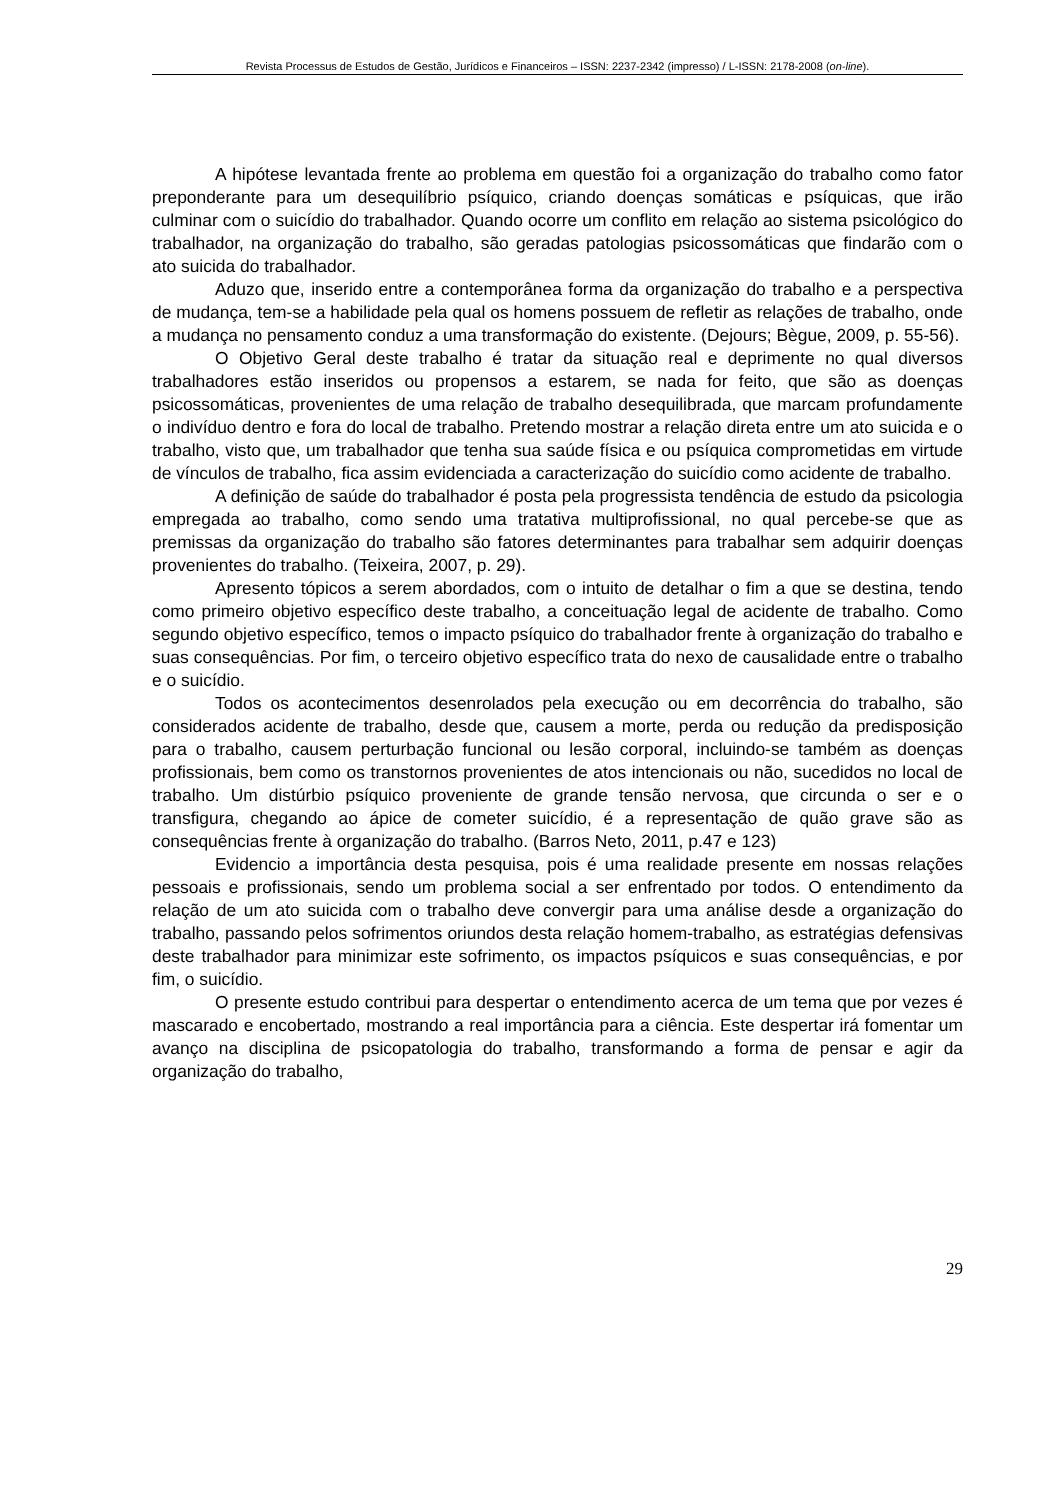Revista Processus de Estudos de Gestão, Jurídicos e Financeiros – ISSN: 2237-2342 (impresso) / L-ISSN: 2178-2008 (on-line).
A hipótese levantada frente ao problema em questão foi a organização do trabalho como fator preponderante para um desequilíbrio psíquico, criando doenças somáticas e psíquicas, que irão culminar com o suicídio do trabalhador. Quando ocorre um conflito em relação ao sistema psicológico do trabalhador, na organização do trabalho, são geradas patologias psicossomáticas que findarão com o ato suicida do trabalhador.
Aduzo que, inserido entre a contemporânea forma da organização do trabalho e a perspectiva de mudança, tem-se a habilidade pela qual os homens possuem de refletir as relações de trabalho, onde a mudança no pensamento conduz a uma transformação do existente. (Dejours; Bègue, 2009, p. 55-56).
O Objetivo Geral deste trabalho é tratar da situação real e deprimente no qual diversos trabalhadores estão inseridos ou propensos a estarem, se nada for feito, que são as doenças psicossomáticas, provenientes de uma relação de trabalho desequilibrada, que marcam profundamente o indivíduo dentro e fora do local de trabalho. Pretendo mostrar a relação direta entre um ato suicida e o trabalho, visto que, um trabalhador que tenha sua saúde física e ou psíquica comprometidas em virtude de vínculos de trabalho, fica assim evidenciada a caracterização do suicídio como acidente de trabalho.
A definição de saúde do trabalhador é posta pela progressista tendência de estudo da psicologia empregada ao trabalho, como sendo uma tratativa multiprofissional, no qual percebe-se que as premissas da organização do trabalho são fatores determinantes para trabalhar sem adquirir doenças provenientes do trabalho. (Teixeira, 2007, p. 29).
Apresento tópicos a serem abordados, com o intuito de detalhar o fim a que se destina, tendo como primeiro objetivo específico deste trabalho, a conceituação legal de acidente de trabalho. Como segundo objetivo específico, temos o impacto psíquico do trabalhador frente à organização do trabalho e suas consequências. Por fim, o terceiro objetivo específico trata do nexo de causalidade entre o trabalho e o suicídio.
Todos os acontecimentos desenrolados pela execução ou em decorrência do trabalho, são considerados acidente de trabalho, desde que, causem a morte, perda ou redução da predisposição para o trabalho, causem perturbação funcional ou lesão corporal, incluindo-se também as doenças profissionais, bem como os transtornos provenientes de atos intencionais ou não, sucedidos no local de trabalho. Um distúrbio psíquico proveniente de grande tensão nervosa, que circunda o ser e o transfigura, chegando ao ápice de cometer suicídio, é a representação de quão grave são as consequências frente à organização do trabalho. (Barros Neto, 2011, p.47 e 123)
Evidencio a importância desta pesquisa, pois é uma realidade presente em nossas relações pessoais e profissionais, sendo um problema social a ser enfrentado por todos. O entendimento da relação de um ato suicida com o trabalho deve convergir para uma análise desde a organização do trabalho, passando pelos sofrimentos oriundos desta relação homem-trabalho, as estratégias defensivas deste trabalhador para minimizar este sofrimento, os impactos psíquicos e suas consequências, e por fim, o suicídio.
O presente estudo contribui para despertar o entendimento acerca de um tema que por vezes é mascarado e encobertado, mostrando a real importância para a ciência. Este despertar irá fomentar um avanço na disciplina de psicopatologia do trabalho, transformando a forma de pensar e agir da organização do trabalho,
29